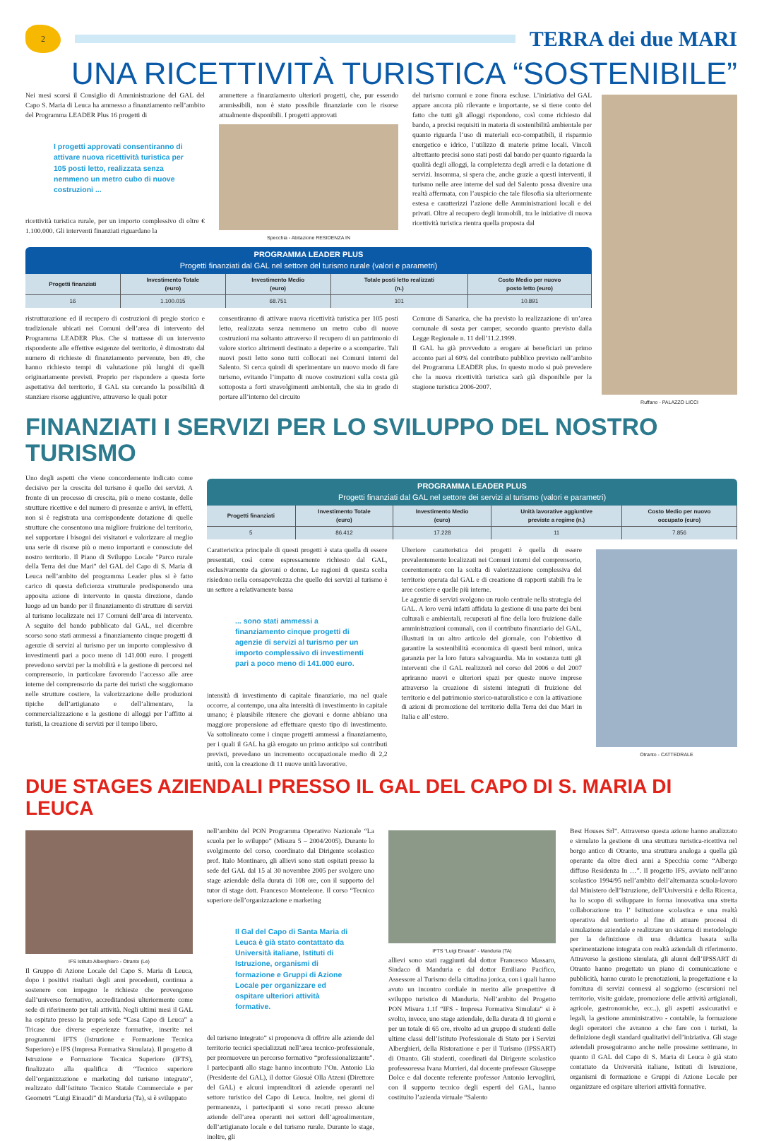2
TERRA dei due MARI
UNA RICETTIVITÀ TURISTICA “SOSTENIBILE”
Nei mesi scorsi il Consiglio di Amministrazione del GAL del Capo S. Maria di Leuca ha ammesso a finanziamento nell’ambito del Programma LEADER Plus 16 progetti di
I progetti approvati consentiranno di attivare nuova ricettività turistica per 105 posti letto, realizzata senza nemmeno un metro cubo di nuove costruzioni ...
ricettività turistica rurale, per un importo complessivo di oltre € 1.100.000. Gli interventi finanziati riguardano la
ammettere a finanziamento ulteriori progetti, che, pur essendo ammissibili, non è stato possibile finanziarie con le risorse attualmente disponibili. I progetti approvati
Specchia - Abitazione RESIDENZA IN
del turismo comuni e zone finora escluse. L’iniziativa del GAL appare ancora più rilevante e importante, se si tiene conto del fatto che tutti gli alloggi rispondono, così come richiesto dal bando, a precisi requisiti in materia di sostenibilità ambientale per quanto riguarda l’uso di materiali eco-compatibili, il risparmio energetico e idrico, l’utilizzo di materie prime locali. Vincoli altrettanto precisi sono stati posti dal bando per quanto riguarda la qualità degli alloggi, la completezza degli arredi e la dotazione di servizi. Insomma, si spera che, anche grazie a questi interventi, il turismo nelle aree interne del sud del Salento possa divenire una realtà affermata, con l’auspicio che tale filosofia sia ulteriormente estesa e caratterizzi l’azione delle Amministrazioni locali e dei privati. Oltre al recupero degli immobili, tra le iniziative di nuova ricettività turistica rientra quella proposta dal
PROGRAMMA LEADER PLUS Progetti finanziati dal GAL nel settore del turismo rurale (valori e parametri)
| Progetti finanziati | Investimento Totale (euro) | Investimento Medio (euro) | Totale posti letto realizzati (n.) | Costo Medio per nuovo posto letto (euro) |
| --- | --- | --- | --- | --- |
| 16 | 1.100.015 | 68.751 | 101 | 10.891 |
ristrutturazione ed il recupero di costruzioni di pregio storico e tradizionale ubicati nei Comuni dell’area di intervento del Programma LEADER Plus. Che si trattasse di un intervento rispondente alle effettive esigenze del territorio, è dimostrato dal numero di richieste di finanziamento pervenute, ben 49, che hanno richiesto tempi di valutazione più lunghi di quelli originariamente previsti. Proprio per rispondere a questa forte aspettativa del territorio, il GAL sta cercando la possibilità di stanziare risorse aggiuntive, attraverso le quali poter
consentiranno di attivare nuova ricettività turistica per 105 posti letto, realizzata senza nemmeno un metro cubo di nuove costruzioni ma soltanto attraverso il recupero di un patrimonio di valore storico altrimenti destinato a deperire o a scomparire. Tali nuovi posti letto sono tutti collocati nei Comuni interni del Salento. Si cerca quindi di sperimentare un nuovo modo di fare turismo, evitando l’impatto di nuove costruzioni sulla costa già sottoposta a forti stravolgimenti ambientali, che sia in grado di portare all’interno del circuito
Comune di Sanarica, che ha previsto la realizzazione di un’area comunale di sosta per camper, secondo quanto previsto dalla Legge Regionale n. 11 dell’11.2.1999.
Il GAL ha già provveduto a erogare ai beneficiari un primo acconto pari al 60% del contributo pubblico previsto nell’ambito del Programma LEADER plus. In questo modo si può prevedere che la nuova ricettività turistica sarà già disponibile per la stagione turistica 2006-2007.
Ruffano - PALAZZO LICCI
FINANZIATI I SERVIZI PER LO SVILUPPO DEL NOSTRO TURISMO
Uno degli aspetti che viene concordemente indicato come decisivo per la crescita del turismo è quello dei servizi. A fronte di un processo di crescita, più o meno costante, delle strutture ricettive e del numero di presenze e arrivi, in effetti, non si è registrata una corrispondente dotazione di quelle strutture che consentono una migliore fruizione del territorio, nel supportare i bisogni dei visitatori e valorizzare al meglio una serie di risorse più o meno importanti e conosciute del nostro territorio. Il Piano di Sviluppo Locale "Parco rurale della Terra dei due Mari" del GAL del Capo di S. Maria di Leuca nell’ambito del programma Leader plus si è fatto carico di questa deficienza strutturale predisponendo una apposita azione di intervento in questa direzione, dando luogo ad un bando per il finanziamento di strutture di servizi al turismo localizzate nei 17 Comuni dell’area di intervento. A seguito del bando pubblicato dal GAL, nel dicembre scorso sono stati ammessi a finanziamento cinque progetti di agenzie di servizi al turismo per un importo complessivo di investimenti pari a poco meno di 141.000 euro. I progetti prevedono servizi per la mobilità e la gestione di percorsi nel comprensorio, in particolare favorendo l’accesso alle aree interne del comprensorio da parte dei turisti che soggiornano nelle strutture costiere, la valorizzazione delle produzioni tipiche dell’artigianato e dell’alimentare, la commercializzazione e la gestione di alloggi per l’affitto ai turisti, la creazione di servizi per il tempo libero.
PROGRAMMA LEADER PLUS Progetti finanziati dal GAL nel settore dei servizi al turismo (valori e parametri)
| Progetti finanziati | Investimento Totale (euro) | Investimento Medio (euro) | Unità lavorative aggiuntive previste a regime (n.) | Costo Medio per nuovo occupato (euro) |
| --- | --- | --- | --- | --- |
| 5 | 86.412 | 17.228 | 11 | 7.856 |
Caratteristica principale di questi progetti è stata quella di essere presentati, così come espressamente richiesto dal GAL, esclusivamente da giovani o donne. Le ragioni di questa scelta risiedono nella consapevolezza che quello dei servizi al turismo è un settore a relativamente bassa
... sono stati ammessi a finanziamento cinque progetti di agenzie di servizi al turismo per un importo complessivo di investimenti pari a poco meno di 141.000 euro.
intensità di investimento di capitale finanziario, ma nel quale occorre, al contempo, una alta intensità di investimento in capitale umano; è plausibile ritenere che giovani e donne abbiano una maggiore propensione ad effettuare questo tipo di investimento. Va sottolineato come i cinque progetti ammessi a finanziamento, per i quali il GAL ha già erogato un primo anticipo sui contributi previsti, prevedano un incremento occupazionale medio di 2,2 unità, con la creazione di 11 nuove unità lavorative.
Ulteriore caratteristica dei progetti è quella di essere prevalentemente localizzati nei Comuni interni del comprensorio, coerentemente con la scelta di valorizzazione complessiva del territorio operata dal GAL e di creazione di rapporti stabili fra le aree costiere e quelle più interne.
Le agenzie di servizi svolgono un ruolo centrale nella strategia del GAL. A loro verrà infatti affidata la gestione di una parte dei beni culturali e ambientali, recuperati al fine della loro fruizione dalle amministrazioni comunali, con il contributo finanziario del GAL, illustrati in un altro articolo del giornale, con l’obiettivo di garantire la sostenibilità economica di questi beni minori, unica garanzia per la loro futura salvaguardia. Ma in sostanza tutti gli interventi che il GAL realizzerà nel corso del 2006 e del 2007 apriranno nuovi e ulteriori spazi per queste nuove imprese attraverso la creazione di sistemi integrati di fruizione del territorio e del patrimonio storico-naturalistico e con la attivazione di azioni di promozione del territorio della Terra dei due Mari in Italia e all’estero.
Otranto - CATTEDRALE
DUE STAGES AZIENDALI PRESSO IL GAL DEL CAPO DI S. MARIA DI LEUCA
IFS Istituto Alberghiero - Otranto (Le)
Il Gruppo di Azione Locale del Capo S. Maria di Leuca, dopo i positivi risultati degli anni precedenti, continua a sostenere con impegno le richieste che provengono dall’universo formativo, accreditandosi ulteriormente come sede di riferimento per tali attività. Negli ultimi mesi il GAL ha ospitato presso la propria sede “Casa Capo di Leuca” a Tricase due diverse esperienze formative, inserite nei programmi IFTS (Istruzione e Formazione Tecnica Superiore) e IFS (Impresa Formativa Simulata). Il progetto di Istruzione e Formazione Tecnica Superiore (IFTS), finalizzato alla qualifica di “Tecnico superiore dell’organizzazione e marketing del turismo integrato”, realizzato dall’Istituto Tecnico Statale Commerciale e per Geometri “Luigi Einaudi” di Manduria (Ta), si è sviluppato
nell’ambito del PON Programma Operativo Nazionale “La scuola per lo sviluppo” (Misura 5 – 2004/2005). Durante lo svolgimento del corso, coordinato dal Dirigente scolastico prof. Italo Montinaro, gli allievi sono stati ospitati presso la sede del GAL dal 15 al 30 novembre 2005 per svolgere uno stage aziendale della durata di 108 ore, con il supporto del tutor di stage dott. Francesco Monteleone. Il corso “Tecnico superiore dell’organizzazione e marketing
Il Gal del Capo di Santa Maria di Leuca è già stato contattato da Università italiane, Istituti di Istruzione, organismi di formazione e Gruppi di Azione Locale per organizzare ed ospitare ulteriori attività formative.
del turismo integrato” si proponeva di offrire alle aziende del territorio tecnici specializzati nell’area tecnico-professionale, per promuovere un percorso formativo “professionalizzante”. I partecipanti allo stage hanno incontrato l’On. Antonio Lia (Presidente del GAL), il dottor Giosuè Olla Atzeni (Direttore del GAL) e alcuni imprenditori di aziende operanti nel settore turistico del Capo di Leuca. Inoltre, nei giorni di permanenza, i partecipanti si sono recati presso alcune aziende dell’area operanti nei settori dell’agroalimentare, dell’artigianato locale e del turismo rurale. Durante lo stage, inoltre, gli
IFTS “Luigi Einaudi” - Manduria (TA)
allievi sono stati raggiunti dal dottor Francesco Massaro, Sindaco di Manduria e dal dottor Emiliano Pacifico, Assessore al Turismo della cittadina jonica, con i quali hanno avuto un incontro cordiale in merito alle prospettive di sviluppo turistico di Manduria. Nell’ambito del Progetto PON Misura 1.1f “IFS - Impresa Formativa Simulata” si è svolto, invece, uno stage aziendale, della durata di 10 giorni e per un totale di 65 ore, rivolto ad un gruppo di studenti delle ultime classi dell’Istituto Professionale di Stato per i Servizi Alberghieri, della Ristorazione e per il Turismo (IPSSART) di Otranto. Gli studenti, coordinati dal Dirigente scolastico professoressa Ivana Murrieri, dal docente professor Giuseppe Dolce e dal docente referente professor Antonio Iervoglini, con il supporto tecnico degli esperti del GAL, hanno costituito l’azienda virtuale “Salento
Best Houses Srl”. Attraverso questa azione hanno analizzato e simulato la gestione di una struttura turistica-ricettiva nel borgo antico di Otranto, una struttura analoga a quella già operante da oltre dieci anni a Specchia come “Albergo diffuso Residenza In …”. Il progetto IFS, avviato nell’anno scolastico 1994/95 nell’ambito dell’alternanza scuola-lavoro dal Ministero dell’Istruzione, dell’Università e della Ricerca, ha lo scopo di sviluppare in forma innovativa una stretta collaborazione tra l’ Istituzione scolastica e una realtà operativa del territorio al fine di attuare processi di simulazione aziendale e realizzare un sistema di metodologie per la definizione di una didattica basata sulla sperimentazione integrata con realtà aziendali di riferimento. Attraverso la gestione simulata, gli alunni dell’IPSSART di Otranto hanno progettato un piano di comunicazione e pubblicità, hanno curato le prenotazioni, la progettazione e la fornitura di servizi connessi al soggiorno (escursioni nel territorio, visite guidate, promozione delle attività artigianali, agricole, gastronomiche, ecc..), gli aspetti assicurativi e legali, la gestione amministrativo - contabile, la formazione degli operatori che avranno a che fare con i turisti, la definizione degli standard qualitativi dell’iniziativa. Gli stage aziendali proseguiranno anche nelle prossime settimane, in quanto il GAL del Capo di S. Maria di Leuca è già stato contattato da Università italiane, Istituti di Istruzione, organismi di formazione e Gruppi di Azione Locale per organizzare ed ospitare ulteriori attività formative.